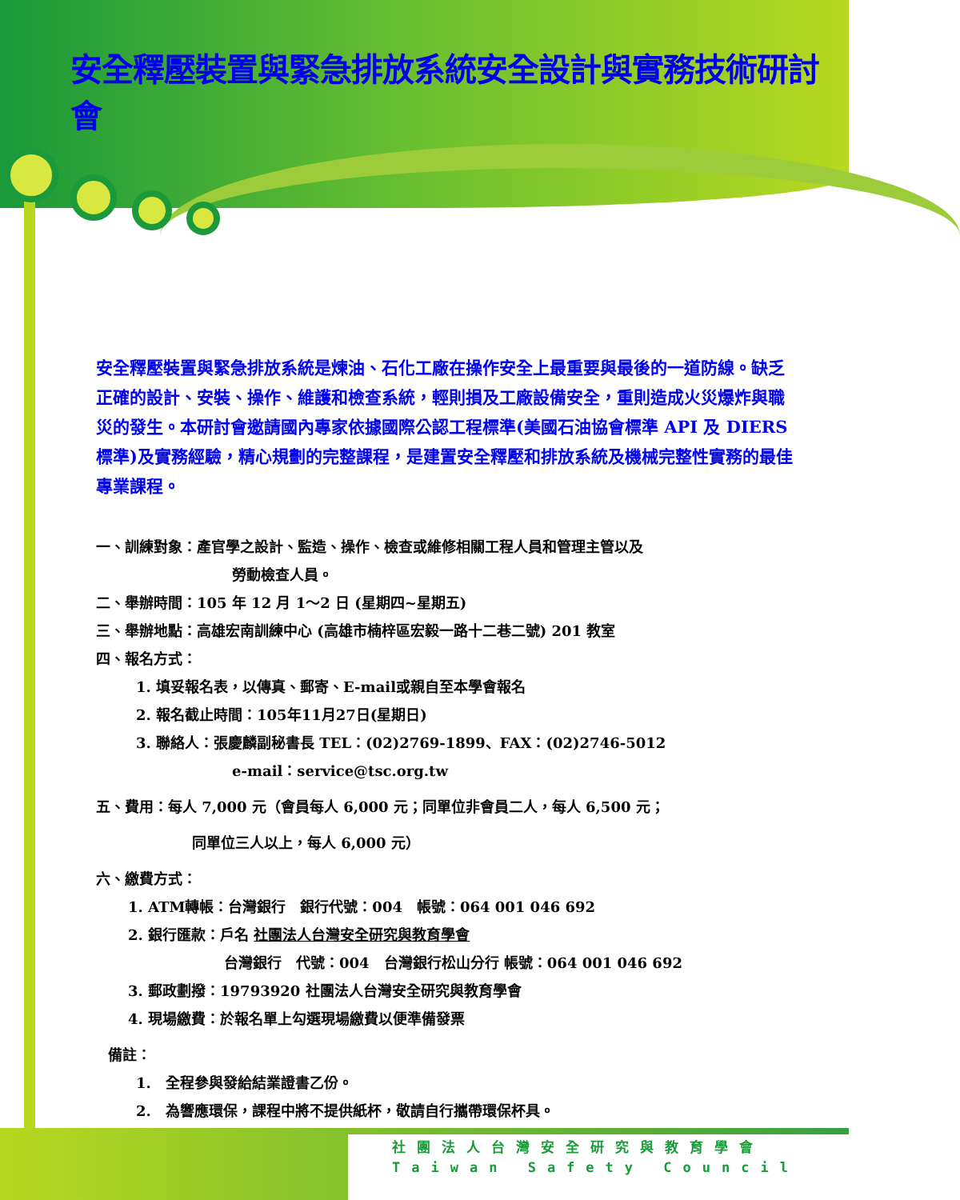安全釋壓裝置與緊急排放系統安全設計與實務技術研討會
安全釋壓裝置與緊急排放系統是煉油、石化工廠在操作安全上最重要與最後的一道防線。缺乏正確的設計、安裝、操作、維護和檢查系統，輕則損及工廠設備安全，重則造成火災爆炸與職災的發生。本研討會邀請國內專家依據國際公認工程標準(美國石油協會標準 API 及 DIERS 標準)及實務經驗，精心規劃的完整課程，是建置安全釋壓和排放系統及機械完整性實務的最佳專業課程。
一、訓練對象：產官學之設計、監造、操作、檢查或維修相關工程人員和管理主管以及
勞動檢查人員。
二、舉辦時間：105 年 12 月 1～2 日 (星期四~星期五)
三、舉辦地點：高雄宏南訓練中心 (高雄市楠梓區宏毅一路十二巷二號) 201 教室
四、報名方式：
1. 填妥報名表，以傳真、郵寄、E-mail或親自至本學會報名
2. 報名截止時間：105年11月27日(星期日)
3. 聯絡人：張慶麟副秘書長 TEL：(02)2769-1899、FAX：(02)2746-5012
e-mail：service@tsc.org.tw
五、費用：每人 7,000 元（會員每人 6,000 元；同單位非會員二人，每人 6,500 元；
同單位三人以上，每人 6,000 元）
六、繳費方式：
1. ATM轉帳：台灣銀行　銀行代號：004　帳號：064 001 046 692
2. 銀行匯款：戶名 社團法人台灣安全研究與教育學會
台灣銀行　代號：004　台灣銀行松山分行 帳號：064 001 046 692
3. 郵政劃撥：19793920 社團法人台灣安全研究與教育學會
4. 現場繳費：於報名單上勾選現場繳費以便準備發票
備註：
1.　全程參與發給結業證書乙份。
2.　為響應環保，課程中將不提供紙杯，敬請自行攜帶環保杯具。
社團法人台灣安全研究與教育學會
Taiwan Safety Council